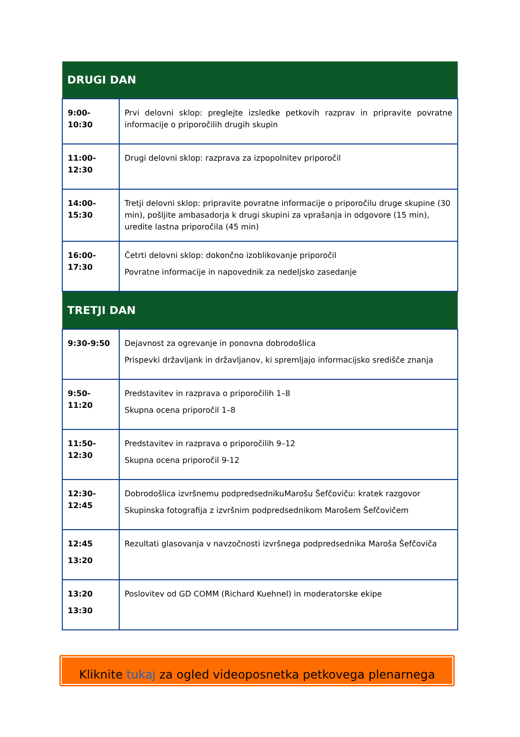| DRUGI DAN | |
| --- | --- |
| 9:00-10:30 | Prvi delovni sklop: preglejte izsledke petkovih razprav in pripravite povratne informacije o priporočilih drugih skupin |
| 11:00- 12:30 | Drugi delovni sklop: razprava za izpopolnitev priporočil |
| 14:00- 15:30 | Tretji delovni sklop: pripravite povratne informacije o priporočilu druge skupine (30 min), pošljite ambasadorja k drugi skupini za vprašanja in odgovore (15 min), uredite lastna priporočila (45 min) |
| 16:00- 17:30 | Četrti delovni sklop: dokončno izoblikovanje priporočil Povratne informacije in napovednik za nedeljsko zasedanje |
| TRETJI DAN | |
| 9:30-9:50 | Dejavnost za ogrevanje in ponovna dobrodošlica Prispevki državljank in državljanov, ki spremljajo informacijsko središče znanja |
| 9:50- 11:20 | Predstavitev in razprava o priporočilih 1–8 Skupna ocena priporočil 1–8 |
| 11:50- 12:30 | Predstavitev in razprava o priporočilih 9–12 Skupna ocena priporočil 9-12 |
| 12:30- 12:45 | Dobrodošlica izvršnemu podpredsednikuMarošu Šefčoviču: kratek razgovor Skupinska fotografija z izvršnim podpredsednikom Marošem Šefčovičem |
| 12:45 13:20 | Rezultati glasovanja v navzočnosti izvršnega podpredsednika Maroša Šefčoviča |
| 13:20 13:30 | Poslovitev od GD COMM (Richard Kuehnel) in moderatorske ekipe |
Kliknite tukaj za ogled videoposnetka petkovega plenarnega